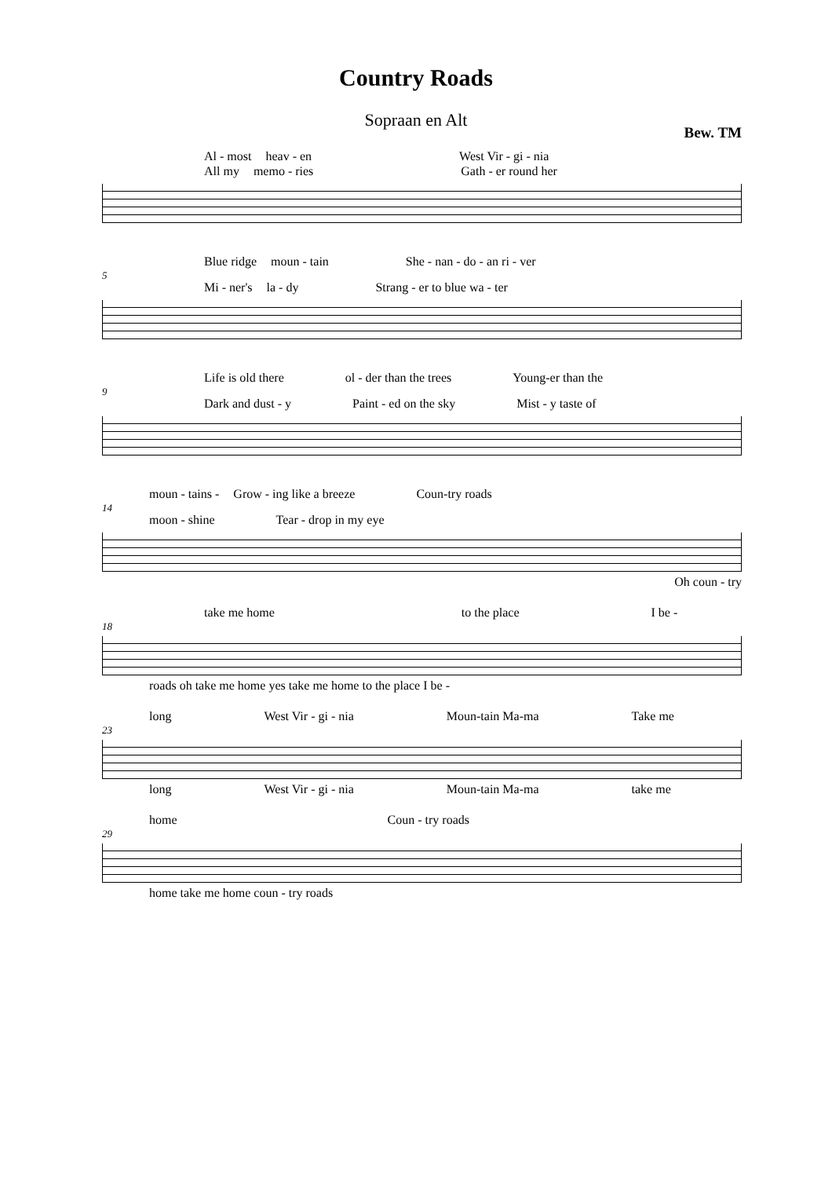Country Roads
Sopraan en Alt
Bew. TM
Al - most heav - en West Vir - gi - nia
All my memo - ries Gath - er round her
Blue ridge moun - tain She - nan - do - an ri - ver
5
Mi - ner's la - dy Strang - er to blue wa - ter
Life is old there ol - der than the trees Young-er than the
9
Dark and dust - y Paint - ed on the sky Mist - y taste of
moun - tains - Grow - ing like a breeze Coun-try roads
14
moon - shine Tear - drop in my eye
Oh coun - try
take me home to the place I be -
18
roads oh take me home yes take me home to the place I be -
long West Vir - gi - nia Moun-tain Ma-ma Take me
23
long West Vir - gi - nia Moun-tain Ma-ma take me
home Coun - try roads
29
home take me home coun - try roads